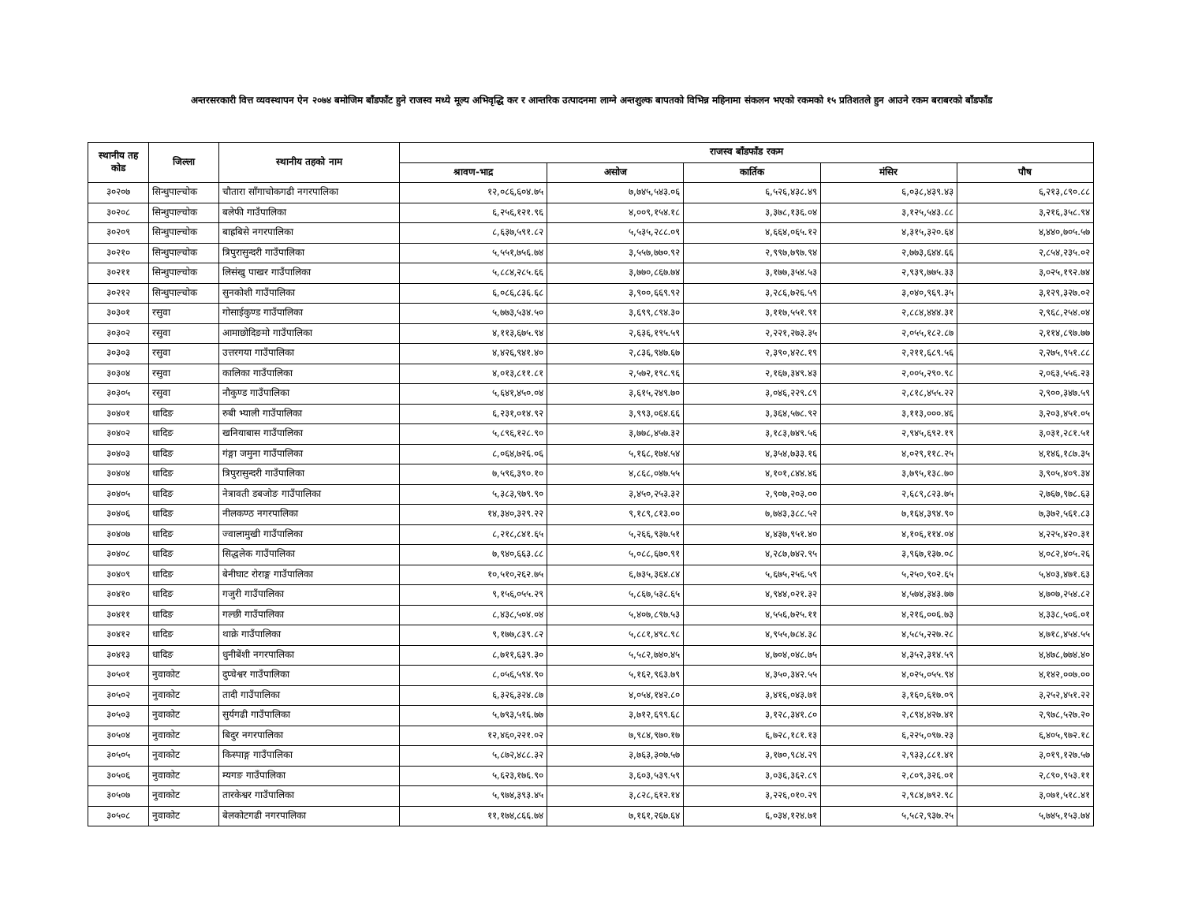अन्तरसरकारी वित्त व्यवस्थापन ऐन २०७४ बमोजिम बाँडफाँट हुने राजस्व मध्ये मूल्य अभिवृद्धि कर र आन्तरिक उत्पादनमा लाग्ने अन्तशुल्क बापतको विभिन्न महिनामा संकलन भएको रकमको १५ प्रतिशतले हुन आउने रकम बराबरको बाँडफाँड
| स्थानीय तह कोड | जिल्ला | स्थानीय तहको नाम | राजस्व बाँडफाँड रकम | | | | |
| --- | --- | --- | --- | --- | --- | --- | --- |
| | | | श्रावण-भाद्र | असोज | कार्तिक | मंसिर | पौष |
| ३०२०७ | सिन्धुपाल्चोक | चौतारा साँगाचोकगढी नगरपालिका | १२,०८६,६०४.७५ | ७,७४५,५४३.०६ | ६,५२६,४३८.४९ | ६,०३८,४३९.४३ | ६,२१३,८९०.८८ |
| ३०२०८ | सिन्धुपाल्चोक | बलेफी गाउँपालिका | ६,२५६,१२१.९६ | ४,००९,१५४.१८ | ३,३७८,१३६.०४ | ३,१२५,५४३.८८ | ३,२१६,३५८.९४ |
| ३०२०९ | सिन्धुपाल्चोक | बाह्रबिसे नगरपालिका | ८,६३७,५९१.८२ | ५,५३५,२८८.०९ | ४,६६४,०६५.१२ | ४,३१५,३२०.६४ | ४,४४०,७०५.५७ |
| ३०२१० | सिन्धुपाल्चोक | त्रिपुरासुन्दरी गाउँपालिका | ५,५५१,७५६.७४ | ३,५५७,७७०.९२ | २,९९७,७९७.९४ | २,७७३,६४४.६६ | २,८५४,२३५.०२ |
| ३०२११ | सिन्धुपाल्चोक | लिसंखु पाखर गाउँपालिका | ५,८८४,२८५.६६ | ३,७७०,८६७.७४ | ३,१७७,३५४.५३ | २,९३९,७७५.३३ | ३,०२५,१९२.७४ |
| ३०२१२ | सिन्धुपाल्चोक | सुनकोशी गाउँपालिका | ६,०८६,८३६.६८ | ३,९००,६६९.९२ | ३,२८६,७२६.५९ | ३,०४०,९६९.३५ | ३,१२९,३२७.०२ |
| ३०३०१ | रसुवा | गोसाईकुण्ड गाउँपालिका | ५,७७३,५३४.५० | ३,६९९,८९४.३० | ३,११७,५५१.९१ | २,८८४,४४४.३१ | २,९६८,२५४.०४ |
| ३०३०२ | रसुवा | आमाछोदिङमो गाउँपालिका | ४,११३,६७५.९४ | २,६३६,१९५.५९ | २,२२१,२७३.३५ | २,०५५,१८२.८७ | २,११४,८९७.७७ |
| ३०३०३ | रसुवा | उत्तरगया गाउँपालिका | ४,४२६,९४१.४० | २,८३६,९४७.६७ | २,३९०,४२८.१९ | २,२११,६८९.५६ | २,२७५,९५१.८८ |
| ३०३०४ | रसुवा | कालिका गाउँपालिका | ४,०१३,८११.८१ | २,५७२,१९८.९६ | २,१६७,३४९.४३ | २,००५,२९०.९८ | २,०६३,५५६.२३ |
| ३०३०५ | रसुवा | नौकुण्ड गाउँपालिका | ५,६४१,४५०.०४ | ३,६१५,२४९.७० | ३,०४६,२२९.८९ | २,८१८,४५५.२२ | २,९००,३४७.५९ |
| ३०४०१ | धादिङ | रुबी भ्याली गाउँपालिका | ६,२३१,०१४.९२ | ३,९९३,०६४.६६ | ३,३६४,५७८.९२ | ३,११३,०००.४६ | ३,२०३,४५१.०५ |
| ३०४०२ | धादिङ | खनियाबास गाउँपालिका | ५,८९६,१२८.९० | ३,७७८,४५७.३२ | ३,१८३,७४९.५६ | २,९४५,६९२.१९ | ३,०३१,२८१.५१ |
| ३०४०३ | धादिङ | गंङ्गा जमुना गाउँपालिका | ८,०६४,७२६.०६ | ५,१६८,१७४.५४ | ४,३५४,७३३.१६ | ४,०२९,११८.२५ | ४,१४६,१८७.३५ |
| ३०४०४ | धादिङ | त्रिपुरासुन्दरी गाउँपालिका | ७,५९६,३९०.१० | ४,८६८,०४७.५५ | ४,१०१,८४४.४६ | ३,७९५,१३८.७० | ३,९०५,४०९.३४ |
| ३०४०५ | धादिङ | नेत्रावती डबजोङ गाउँपालिका | ५,३८३,९७९.९० | ३,४५०,२५३.३२ | २,९०७,२०३.०० | २,६८९,८२३.७५ | २,७६७,९७८.६३ |
| ३०४०६ | धादिङ | नीलकण्ठ नगरपालिका | १४,३४०,३२९.२२ | ९,१८९,८१३.०० | ७,७४३,३८८.५२ | ७,१६४,३९४.९० | ७,३७२,५६१.८३ |
| ३०४०७ | धादिङ | ज्वालामुखी गाउँपालिका | ८,२१८,८४१.६५ | ५,२६६,९३७.५१ | ४,४३७,९५१.४० | ४,१०६,११४.०४ | ४,२२५,४२०.३१ |
| ३०४०८ | धादिङ | सिद्धलेक गाउँपालिका | ७,९४०,६६३.८८ | ५,०८८,६७०.९१ | ४,२८७,७४२.९५ | ३,९६७,१३७.०८ | ४,०८२,४०५.२६ |
| ३०४०९ | धादिङ | बेनीघाट रोराङ्ग गाउँपालिका | १०,५१०,२६२.७५ | ६,७३५,३६४.८४ | ५,६७५,२५६.५९ | ५,२५०,९०२.६५ | ५,४०३,४७१.६३ |
| ३०४१० | धादिङ | गजुरी गाउँपालिका | ९,१५६,०५५.२९ | ५,८६७,५३८.६५ | ४,९४४,०२१.३२ | ४,५७४,३४३.७७ | ४,७०७,२५४.८२ |
| ३०४११ | धादिङ | गल्छी गाउँपालिका | ८,४३८,५०४.०४ | ५,४०७,८९७.५३ | ४,५५६,७२५.११ | ४,२१६,००६.७३ | ४,३३८,५०६.०१ |
| ३०४१२ | धादिङ | थाक्रे गाउँपालिका | ९,१७७,८३९.८२ | ५,८८१,४९८.९८ | ४,९५५,७८४.३८ | ४,५८५,२२७.२८ | ४,७१८,४५४.५५ |
| ३०४१३ | धादिङ | धुनीबेंशी नगरपालिका | ८,७११,६३९.३० | ५,५८२,७४०.४५ | ४,७०४,०४८.७५ | ४,३५२,३१४.५९ | ४,४७८,७७४.४० |
| ३०५०१ | नुवाकोट | दुप्चेश्वर गाउँपालिका | ८,०५६,५९४.९० | ५,१६२,९६३.७९ | ४,३५०,३४२.५५ | ४,०२५,०५५.९४ | ४,१४२,००७.०० |
| ३०५०२ | नुवाकोट | तादी गाउँपालिका | ६,३२६,३२४.८७ | ४,०५४,१४२.८० | ३,४१६,०४३.७१ | ३,१६०,६१७.०९ | ३,२५२,४५१.२२ |
| ३०५०३ | नुवाकोट | सुर्यगढी गाउँपालिका | ५,७९३,५१६.७७ | ३,७१२,६९९.६८ | ३,१२८,३४१.८० | २,८९४,४२७.४१ | २,९७८,५२७.२० |
| ३०५०४ | नुवाकोट | बिदुर नगरपालिका | १२,४६०,२२१.०२ | ७,९८४,९७०.१७ | ६,७२८,१८१.१३ | ६,२२५,०९७.२३ | ६,४०५,९७२.१८ |
| ३०५०५ | नुवाकोट | किस्पाङ्ग गाउँपालिका | ५,८७२,४८८.३२ | ३,७६३,३०७.५७ | ३,१७०,९८४.२९ | २,९३३,८८१.४१ | ३,०१९,१२७.५७ |
| ३०५०६ | नुवाकोट | म्यगङ गाउँपालिका | ५,६२३,१७६.९० | ३,६०३,५३९.५९ | ३,०३६,३६२.८९ | २,८०९,३२६.०१ | २,८९०,९५३.११ |
| ३०५०७ | नुवाकोट | तारकेश्वर गाउँपालिका | ५,९७४,३९३.४५ | ३,८२८,६१२.१४ | ३,२२६,०१०.२९ | २,९८४,७९२.९८ | ३,०७१,५१८.४१ |
| ३०५०८ | नुवाकोट | बेलकोटगढी नगरपालिका | ११,१७४,८६६.७४ | ७,१६१,२६७.६४ | ६,०३४,१२४.७१ | ५,५८२,९३७.२५ | ५,७४५,१५३.७४ |